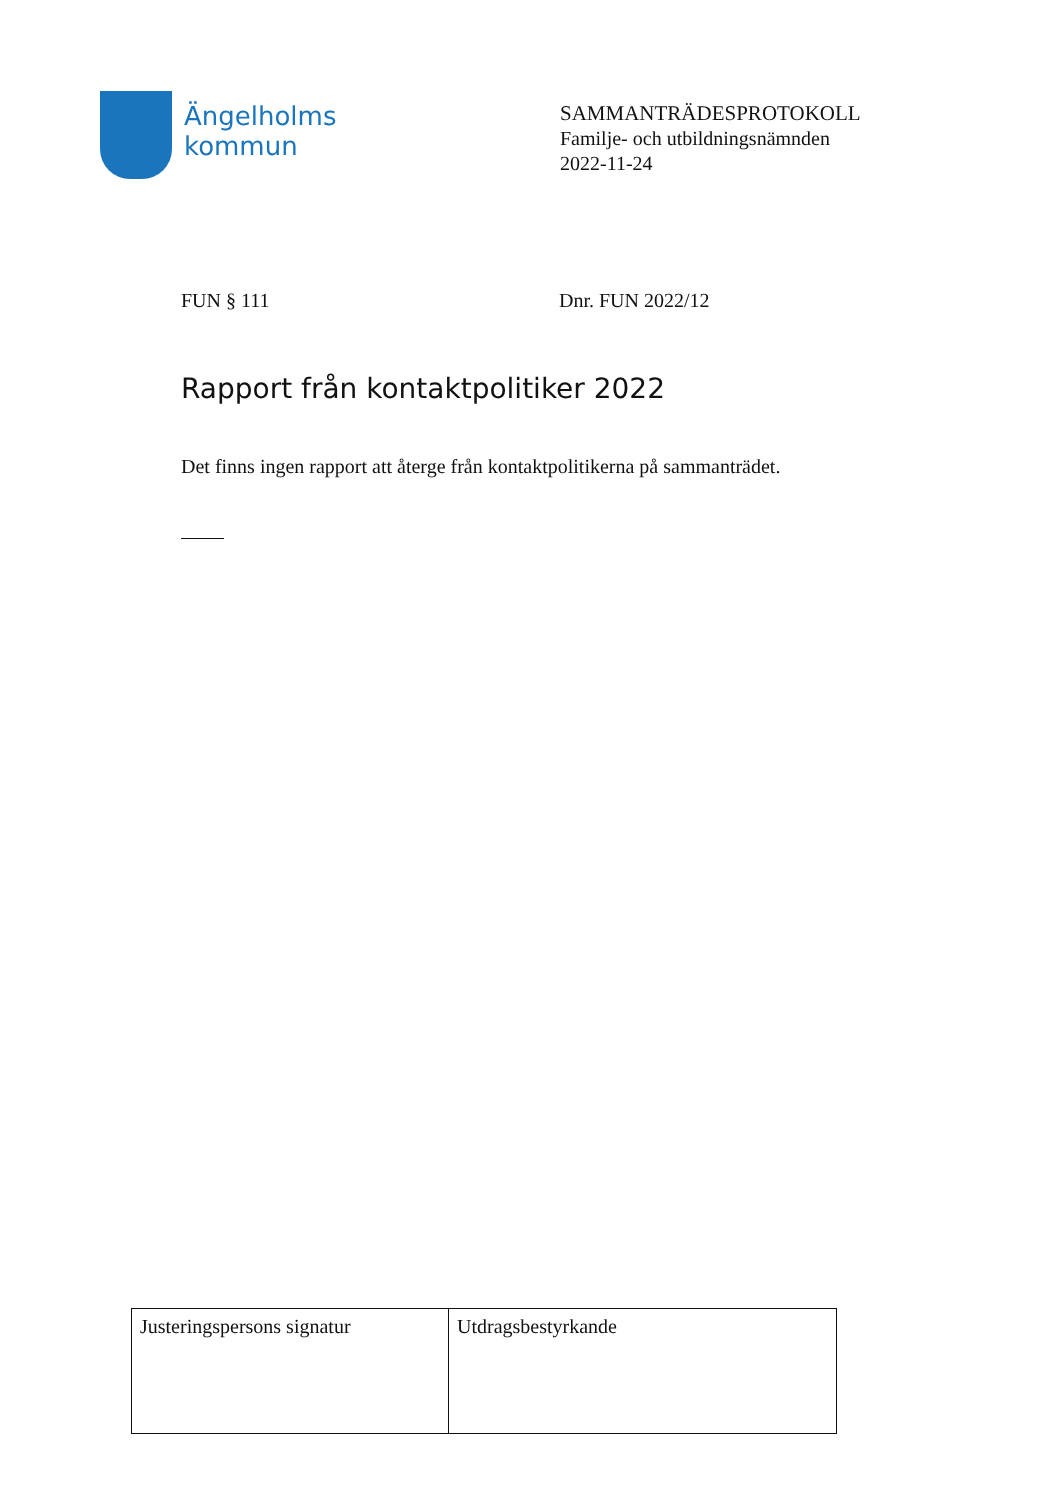Ängelholms
kommun
SAMMANTRÄDESPROTOKOLL
Familje- och utbildningsnämnden
2022-11-24
FUN § 111 Dnr. FUN 2022/12
Rapport från kontaktpolitiker 2022
Det finns ingen rapport att återge från kontaktpolitikerna på sammanträdet.
| Justeringspersons signatur | Utdragsbestyrkande |